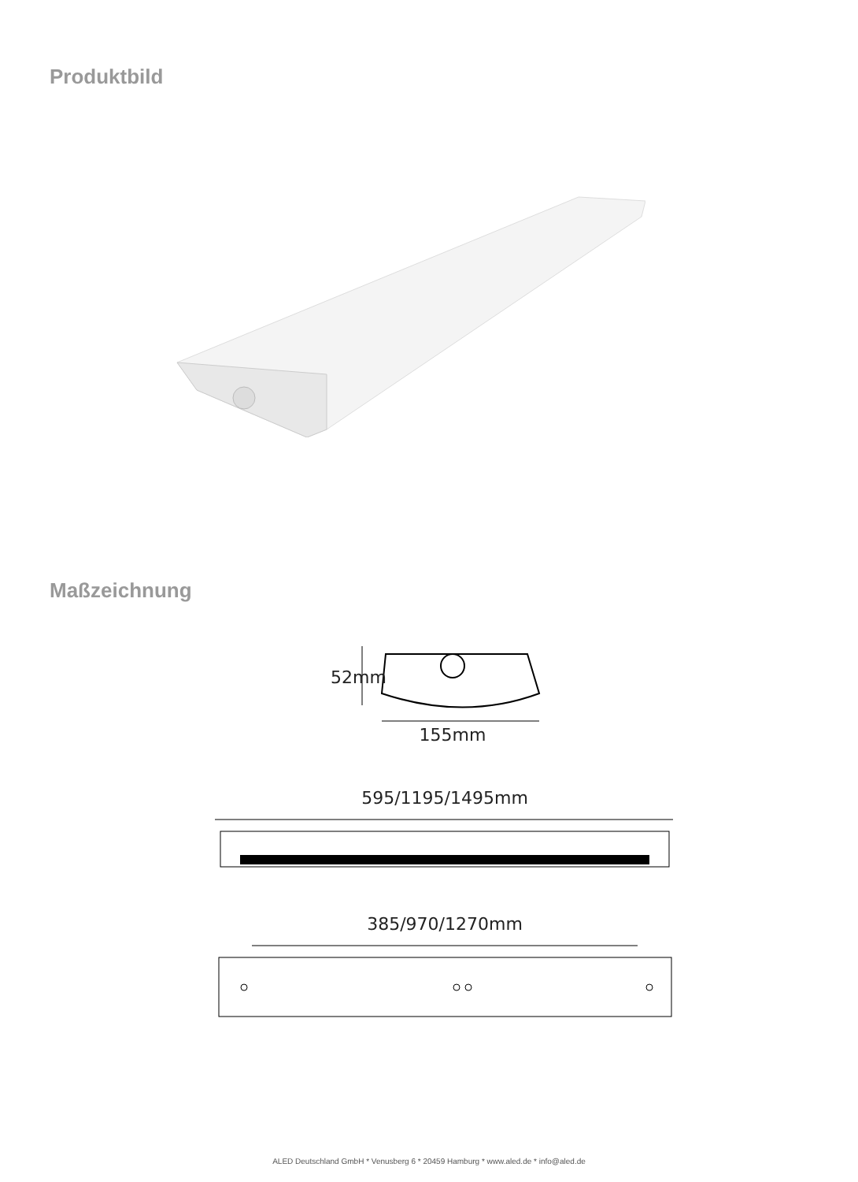Produktbild
Maßzeichnung
52mm
155mm
595/1195/1495mm
385/970/1270mm
ALED Deutschland GmbH * Venusberg 6 * 20459 Hamburg * www.aled.de * info@aled.de